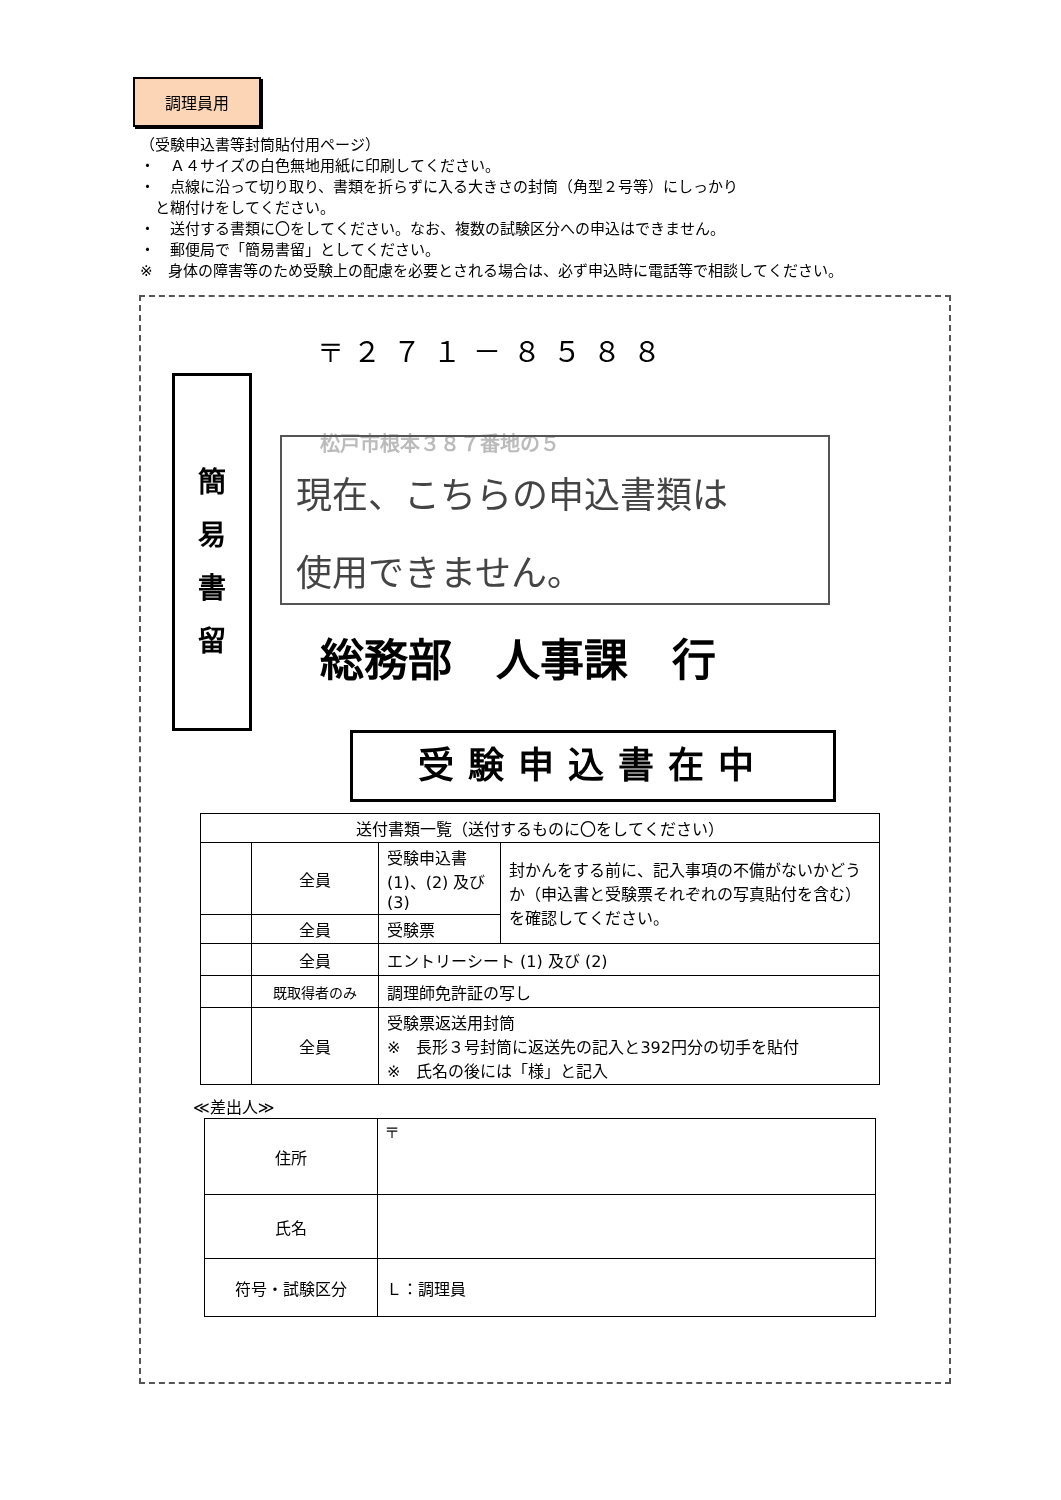調理員用
（受験申込書等封筒貼付用ページ）
・　Ａ４サイズの白色無地用紙に印刷してください。
・　点線に沿って切り取り、書類を折らずに入る大きさの封筒（角型２号等）にしっかり
　と糊付けをしてください。
・　送付する書類に〇をしてください。なお、複数の試験区分への申込はできません。
・　郵便局で「簡易書留」としてください。
※　身体の障害等のため受験上の配慮を必要とされる場合は、必ず申込時に電話等で相談してください。
〒２７１－８５８８
簡
易
書
留
松戸市根本３８７番地の５
現在、こちらの申込書類は
使用できません。
総務部　人事課　行
受験申込書在中
| 送付書類一覧（送付するものに〇をしてください） | | | |
| | 全員 | 受験申込書 (1)、(2) 及び(3) | 封かんをする前に、記入事項の不備がないかどうか（申込書と受験票それぞれの写真貼付を含む）を確認してください。 |
| | 全員 | 受験票 | |
| | 全員 | エントリーシート (1) 及び (2) | |
| | 既取得者のみ | 調理師免許証の写し | |
| | 全員 | 受験票返送用封筒 ※ 長形３号封筒に返送先の記入と392円分の切手を貼付 ※ 氏名の後には「様」と記入 | |
≪差出人≫
| 住所 | 〒 |
| 氏名 | |
| 符号・試験区分 | Ｌ：調理員 |